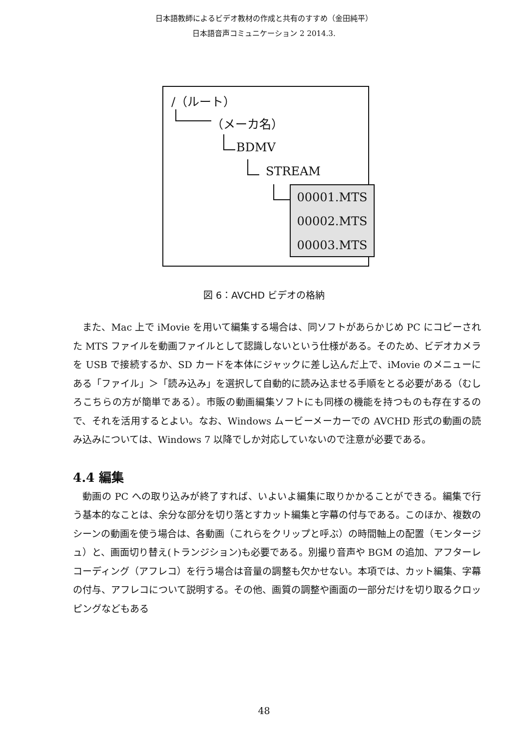日本語教師によるビデオ教材の作成と共有のすすめ（金田純平）
日本語音声コミュニケーション 2 2014.3.
/（ルート）
（メーカ名）
BDMV
STREAM
00001.MTS
00002.MTS
00003.MTS
図 6：AVCHD ビデオの格納
また、Mac 上で iMovie を用いて編集する場合は、同ソフトがあらかじめ PC にコピーされた MTS ファイルを動画ファイルとして認識しないという仕様がある。そのため、ビデオカメラを USB で接続するか、SD カードを本体にジャックに差し込んだ上で、iMovie のメニューにある「ファイル」＞「読み込み」を選択して自動的に読み込ませる手順をとる必要がある（むしろこちらの方が簡単である）。市販の動画編集ソフトにも同様の機能を持つものも存在するので、それを活用するとよい。なお、Windows ムービーメーカーでの AVCHD 形式の動画の読み込みについては、Windows 7 以降でしか対応していないので注意が必要である。
4.4 編集
動画の PC への取り込みが終了すれば、いよいよ編集に取りかかることができる。編集で行う基本的なことは、余分な部分を切り落とすカット編集と字幕の付与である。このほか、複数のシーンの動画を使う場合は、各動画（これらをクリップと呼ぶ）の時間軸上の配置（モンタージュ）と、画面切り替え(トランジション)も必要である。別撮り音声や BGM の追加、アフターレコーディング（アフレコ）を行う場合は音量の調整も欠かせない。本項では、カット編集、字幕の付与、アフレコについて説明する。その他、画質の調整や画面の一部分だけを切り取るクロッピングなどもある
48